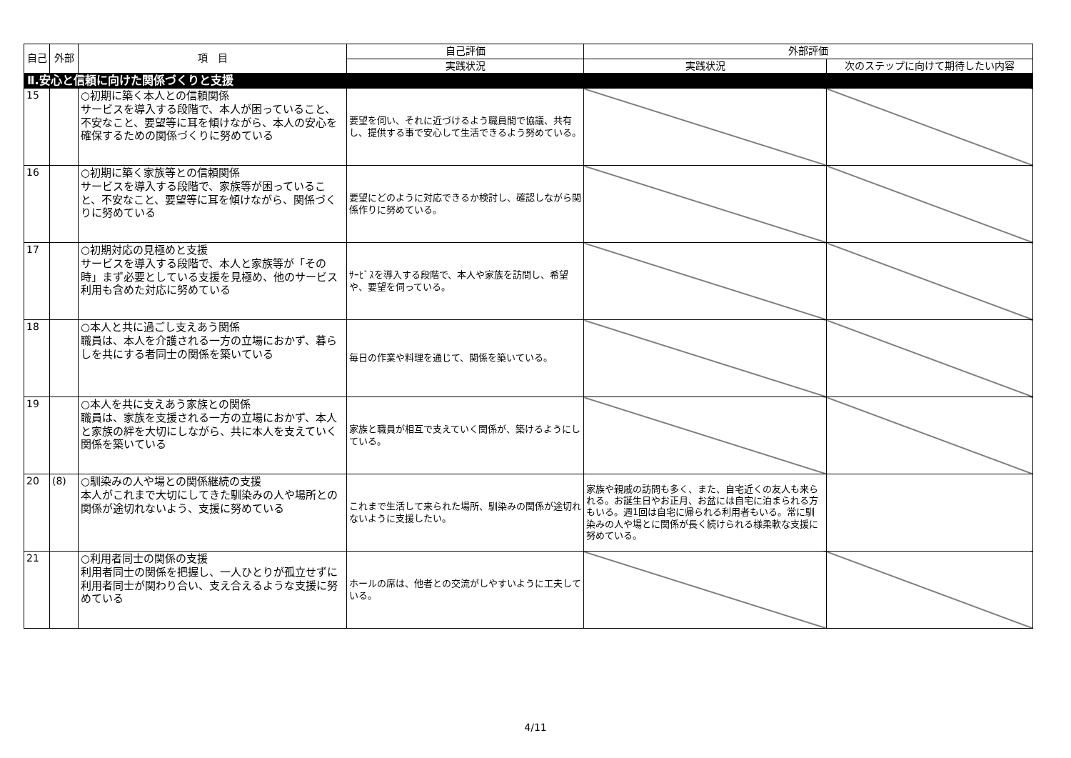| 自己 | 外部 | 項 目 | 自己評価 | 外部評価 | |
| --- | --- | --- | --- | --- | --- |
| | | | 実践状況 | 実践状況 | 次のステップに向けて期待したい内容 |
| Ⅱ.安心と信頼に向けた関係づくりと支援 | | | | | |
| 15 | | ○初期に築く本人との信頼関係 サービスを導入する段階で、本人が困っていること、不安なこと、要望等に耳を傾けながら、本人の安心を確保するための関係づくりに努めている | 要望を伺い、それに近づけるよう職員間で協議、共有し、提供する事で安心して生活できるよう努めている。 | | |
| 16 | | ○初期に築く家族等との信頼関係 サービスを導入する段階で、家族等が困っていること、不安なこと、要望等に耳を傾けながら、関係づくりに努めている | 要望にどのように対応できるか検討し、確認しながら関係作りに努めている。 | | |
| 17 | | ○初期対応の見極めと支援 サービスを導入する段階で、本人と家族等が「その時」まず必要としている支援を見極め、他のサービス利用も含めた対応に努めている | ｻｰﾋﾞｽを導入する段階で、本人や家族を訪問し、希望や、要望を伺っている。 | | |
| 18 | | ○本人と共に過ごし支えあう関係 職員は、本人を介護される一方の立場におかず、暮らしを共にする者同士の関係を築いている | 毎日の作業や料理を通じて、関係を築いている。 | | |
| 19 | | ○本人を共に支えあう家族との関係 職員は、家族を支援される一方の立場におかず、本人と家族の絆を大切にしながら、共に本人を支えていく関係を築いている | 家族と職員が相互で支えていく関係が、築けるようにしている。 | | |
| 20 | (8) | ○馴染みの人や場との関係継続の支援 本人がこれまで大切にしてきた馴染みの人や場所との関係が途切れないよう、支援に努めている | これまで生活して来られた場所、馴染みの関係が途切れないように支援したい。 | 家族や親戚の訪問も多く、また、自宅近くの友人も来られる。お誕生日やお正月、お盆には自宅に泊まられる方もいる。週1回は自宅に帰られる利用者もいる。常に馴染みの人や場とに関係が長く続けられる様柔軟な支援に努めている。 | |
| 21 | | ○利用者同士の関係の支援 利用者同士の関係を把握し、一人ひとりが孤立せずに利用者同士が関わり合い、支え合えるような支援に努めている | ホールの席は、他者との交流がしやすいように工夫している。 | | |
4/11